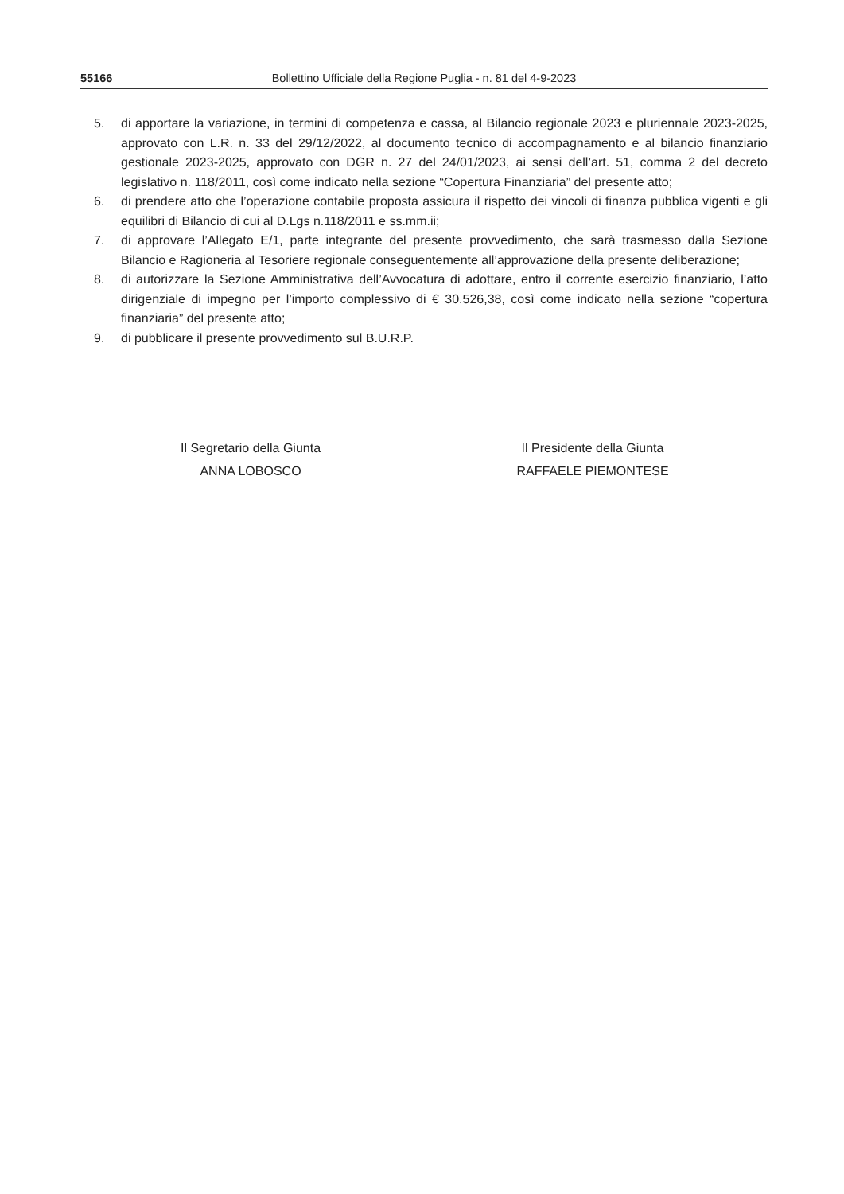55166 Bollettino Ufficiale della Regione Puglia - n. 81 del 4-9-2023
5. di apportare la variazione, in termini di competenza e cassa, al Bilancio regionale 2023 e pluriennale 2023-2025, approvato con L.R. n. 33 del 29/12/2022, al documento tecnico di accompagnamento e al bilancio finanziario gestionale 2023-2025, approvato con DGR n. 27 del 24/01/2023, ai sensi dell’art. 51, comma 2 del decreto legislativo n. 118/2011, così come indicato nella sezione “Copertura Finanziaria” del presente atto;
6. di prendere atto che l’operazione contabile proposta assicura il rispetto dei vincoli di finanza pubblica vigenti e gli equilibri di Bilancio di cui al D.Lgs n.118/2011 e ss.mm.ii;
7. di approvare l’Allegato E/1, parte integrante del presente provvedimento, che sarà trasmesso dalla Sezione Bilancio e Ragioneria al Tesoriere regionale conseguentemente all’approvazione della presente deliberazione;
8. di autorizzare la Sezione Amministrativa dell’Avvocatura di adottare, entro il corrente esercizio finanziario, l’atto dirigenziale di impegno per l’importo complessivo di € 30.526,38, così come indicato nella sezione “copertura finanziaria” del presente atto;
9. di pubblicare il presente provvedimento sul B.U.R.P.
Il Segretario della Giunta
ANNA LOBOSCO
Il Presidente della Giunta
RAFFAELE PIEMONTESE